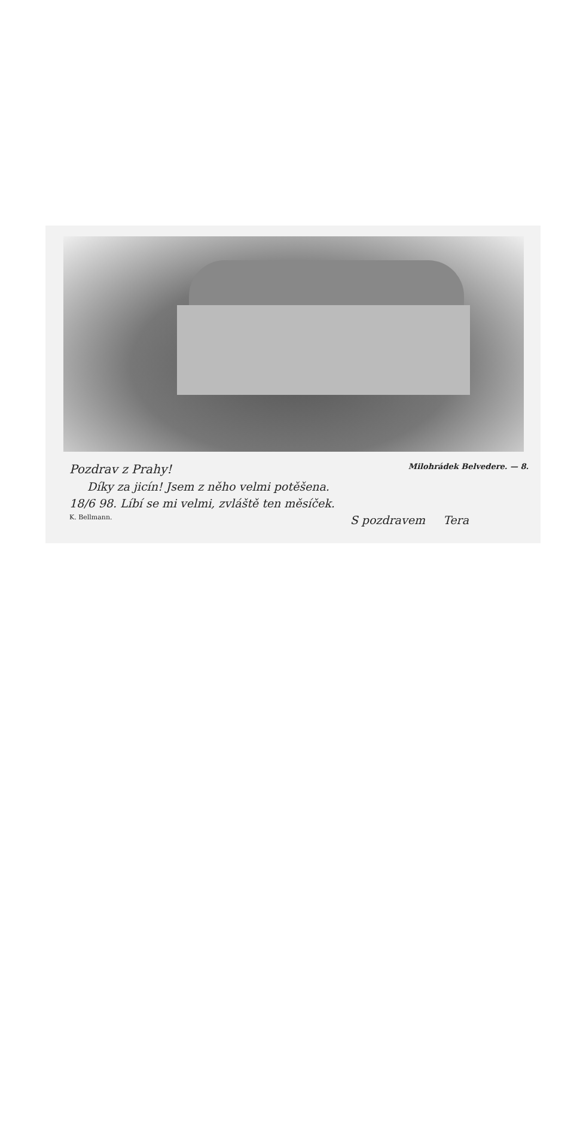Pozdrav z Prahy! Milohrádek Belvedere. — 8.
Díky za jicín! Jsem z něho velmi potěšena.
18/6 98. Líbí se mi velmi, zvláště ten měsíček.
K. Bellmann. S pozdravem Tera